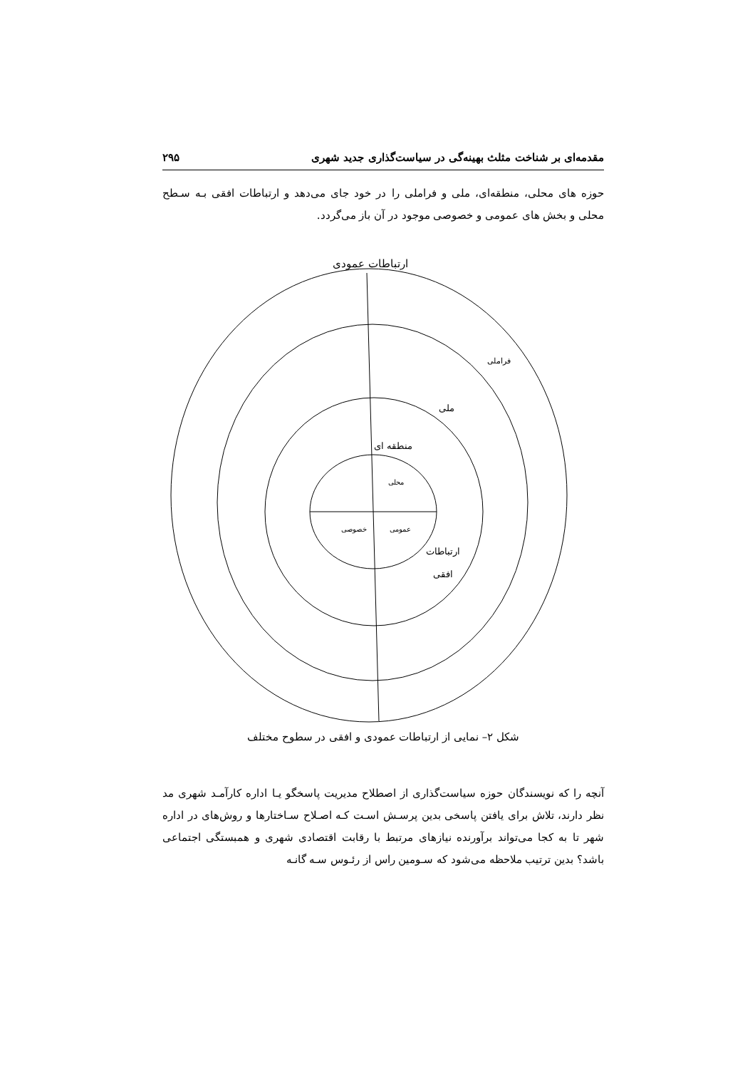مقدمه‌ای بر شناخت مثلث بهینه‌گی در سیاست‌گذاری جدید شهری ۲۹۵
حوزه های محلی، منطقه‌ای، ملی و فراملی را در خود جای می‌دهد و ارتباطات افقی بـه سـطح محلی و بخش های عمومی و خصوصی موجود در آن باز می‌گردد.
ارتباطات عمودی
فراملی
ملی
منطقه ای
محلی
عمومی
خصوصی
ارتباطات
افقی
شکل ۲– نمایی از ارتباطات عمودی و افقی در سطوح مختلف
آنچه را که نویسندگان حوزه سیاست‌گذاری از اصطلاح مدیریت پاسخگو یـا اداره کارآمـد شهری مد نظر دارند، تلاش برای یافتن پاسخی بدین پرسـش اسـت کـه اصـلاح سـاختارها و روش‌های در اداره شهر تا به کجا می‌تواند برآورنده نیازهای مرتبط با رقابت اقتصادی شهری و همبستگی اجتماعی باشد؟ بدین ترتیب ملاحظه می‌شود که سـومین راس از رئـوس سـه گانـه